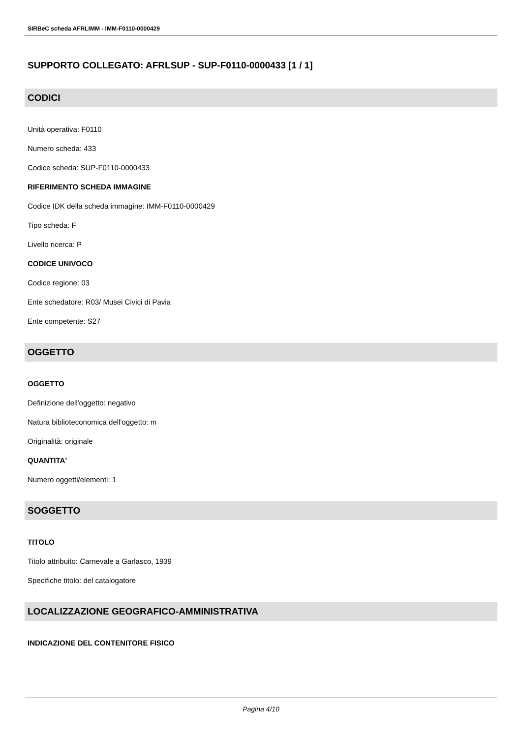SIRBeC scheda AFRLIMM - IMM-F0110-0000429
SUPPORTO COLLEGATO: AFRLSUP - SUP-F0110-0000433 [1 / 1]
CODICI
Unità operativa: F0110
Numero scheda: 433
Codice scheda: SUP-F0110-0000433
RIFERIMENTO SCHEDA IMMAGINE
Codice IDK della scheda immagine: IMM-F0110-0000429
Tipo scheda: F
Livello ricerca: P
CODICE UNIVOCO
Codice regione: 03
Ente schedatore: R03/ Musei Civici di Pavia
Ente competente: S27
OGGETTO
OGGETTO
Definizione dell'oggetto: negativo
Natura biblioteconomica dell'oggetto: m
Originalità: originale
QUANTITA'
Numero oggetti/elementi: 1
SOGGETTO
TITOLO
Titolo attribuito: Carnevale a Garlasco, 1939
Specifiche titolo: del catalogatore
LOCALIZZAZIONE GEOGRAFICO-AMMINISTRATIVA
INDICAZIONE DEL CONTENITORE FISICO
Pagina 4/10